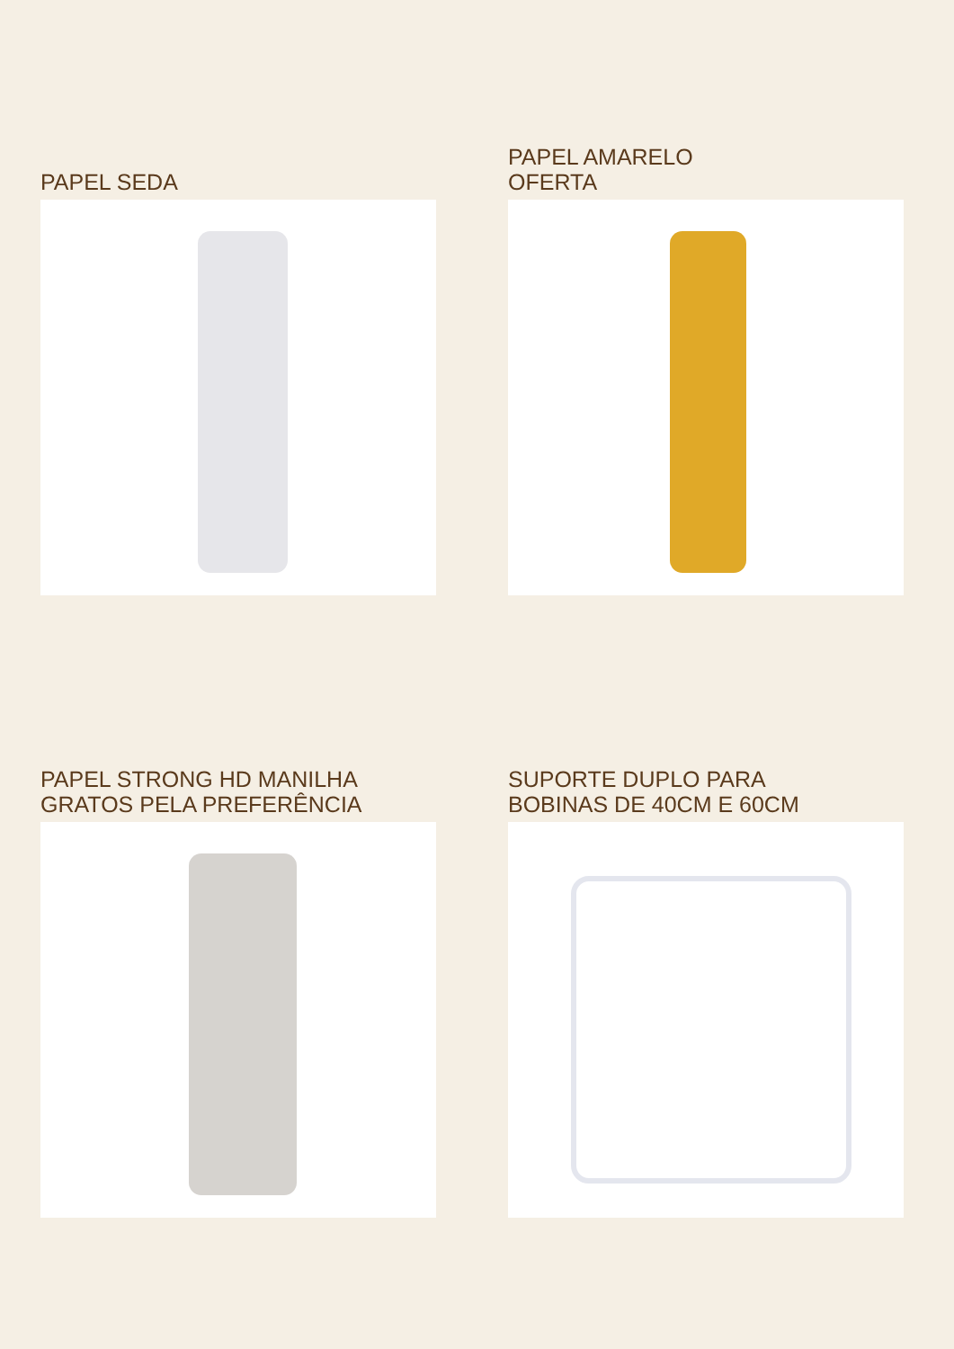PAPEL SEDA
PAPEL AMARELO
OFERTA
PAPEL STRONG HD MANILHA
GRATOS PELA PREFERÊNCIA
SUPORTE DUPLO PARA
BOBINAS DE 40CM E 60CM